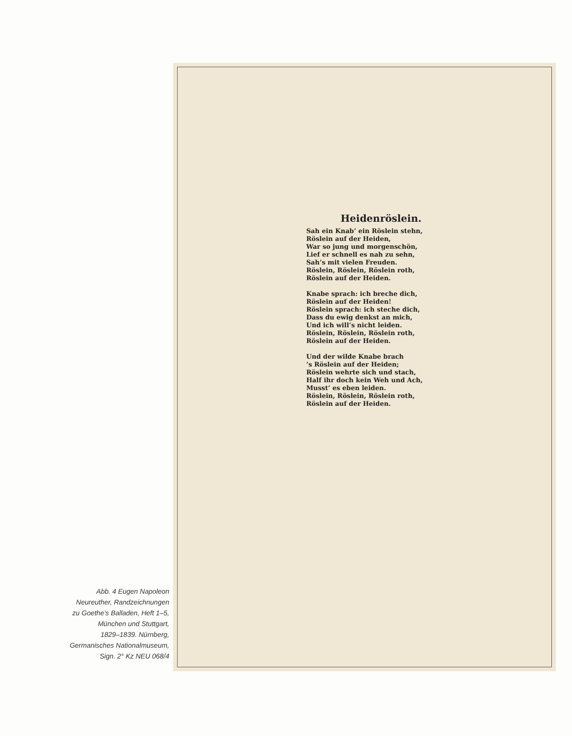Abb. 4 Eugen Napoleon
Neureuther, Randzeichnungen
zu Goethe’s Balladen, Heft 1–5,
München und Stuttgart,
1829–1839. Nürnberg,
Germanisches Nationalmuseum,
Sign. 2° Kz NEU 068/4
Heidenröslein.
Sah ein Knab’ ein Röslein stehn,
Röslein auf der Heiden,
War so jung und morgenschön,
Lief er schnell es nah zu sehn,
Sah’s mit vielen Freuden.
Röslein, Röslein, Röslein roth,
Röslein auf der Heiden.
Knabe sprach: ich breche dich,
Röslein auf der Heiden!
Röslein sprach: ich steche dich,
Dass du ewig denkst an mich,
Und ich will’s nicht leiden.
Röslein, Röslein, Röslein roth,
Röslein auf der Heiden.
Und der wilde Knabe brach
’s Röslein auf der Heiden;
Röslein wehrte sich und stach,
Half ihr doch kein Weh und Ach,
Musst’ es eben leiden.
Röslein, Röslein, Röslein roth,
Röslein auf der Heiden.